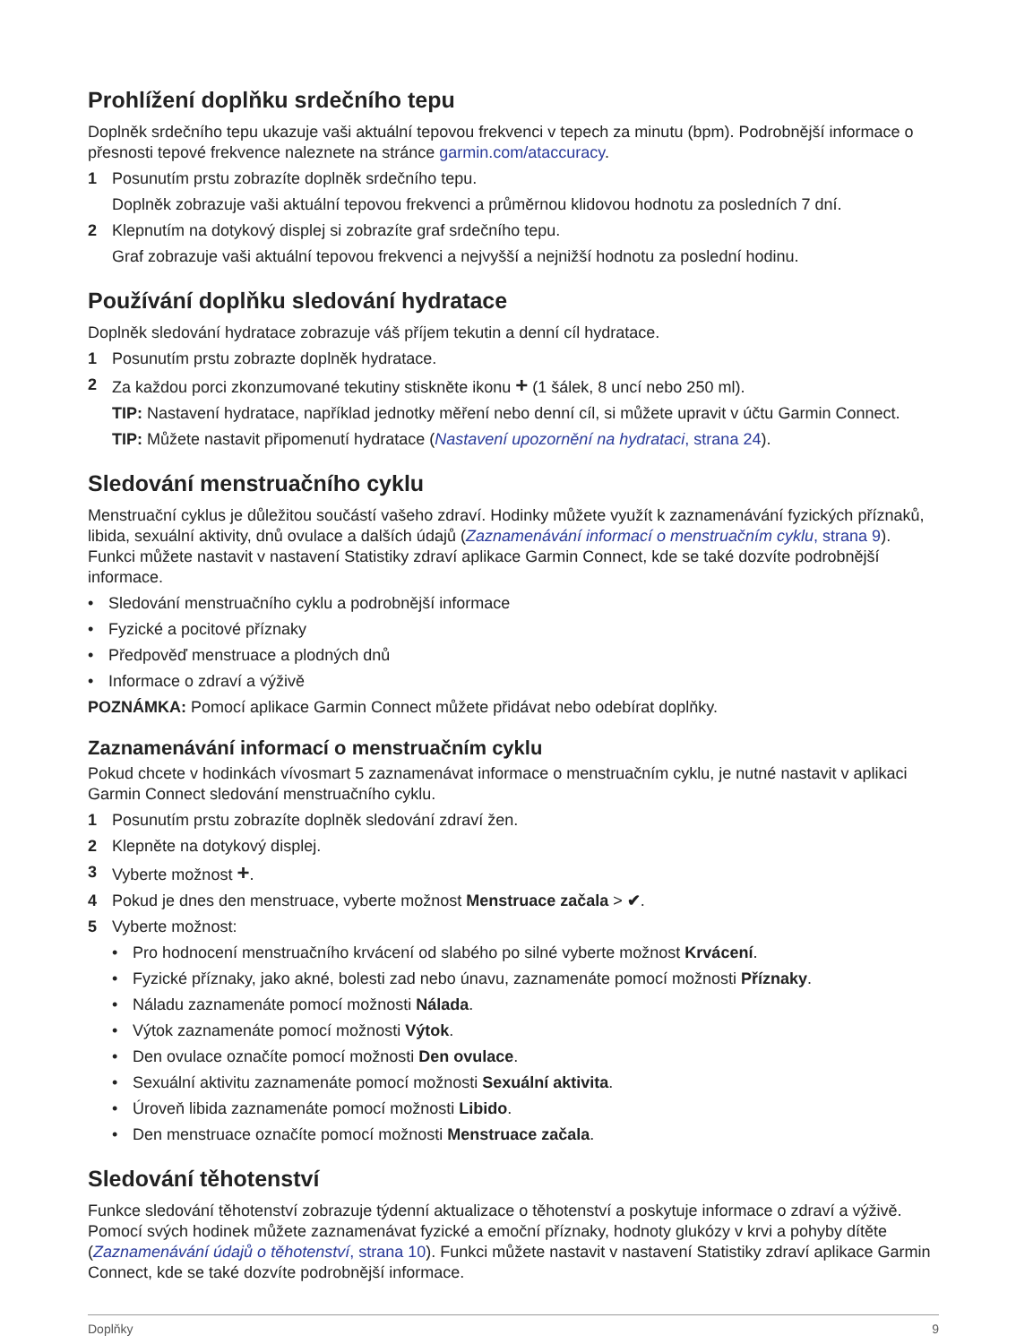Prohlížení doplňku srdečního tepu
Doplněk srdečního tepu ukazuje vaši aktuální tepovou frekvenci v tepech za minutu (bpm). Podrobnější informace o přesnosti tepové frekvence naleznete na stránce garmin.com/ataccuracy.
1 Posunutím prstu zobrazíte doplněk srdečního tepu.
Doplněk zobrazuje vaši aktuální tepovou frekvenci a průměrnou klidovou hodnotu za posledních 7 dní.
2 Klepnutím na dotykový displej si zobrazíte graf srdečního tepu.
Graf zobrazuje vaši aktuální tepovou frekvenci a nejvyšší a nejnižší hodnotu za poslední hodinu.
Používání doplňku sledování hydratace
Doplněk sledování hydratace zobrazuje váš příjem tekutin a denní cíl hydratace.
1 Posunutím prstu zobrazte doplněk hydratace.
2 Za každou porci zkonzumované tekutiny stiskněte ikonu + (1 šálek, 8 uncí nebo 250 ml).
TIP: Nastavení hydratace, například jednotky měření nebo denní cíl, si můžete upravit v účtu Garmin Connect.
TIP: Můžete nastavit připomenutí hydratace (Nastavení upozornění na hydrataci, strana 24).
Sledování menstruačního cyklu
Menstruační cyklus je důležitou součástí vašeho zdraví. Hodinky můžete využít k zaznamenávání fyzických příznaků, libida, sexuální aktivity, dnů ovulace a dalších údajů (Zaznamenávání informací o menstruačním cyklu, strana 9). Funkci můžete nastavit v nastavení Statistiky zdraví aplikace Garmin Connect, kde se také dozvíte podrobnější informace.
• Sledování menstruačního cyklu a podrobnější informace
• Fyzické a pocitové příznaky
• Předpověď menstruace a plodných dnů
• Informace o zdraví a výživě
POZNÁMKA: Pomocí aplikace Garmin Connect můžete přidávat nebo odebírat doplňky.
Zaznamenávání informací o menstruačním cyklu
Pokud chcete v hodinkách vívosmart 5 zaznamenávat informace o menstruačním cyklu, je nutné nastavit v aplikaci Garmin Connect sledování menstruačního cyklu.
1 Posunutím prstu zobrazíte doplněk sledování zdraví žen.
2 Klepněte na dotykový displej.
3 Vyberte možnost +.
4 Pokud je dnes den menstruace, vyberte možnost Menstruace začala > ✔.
5 Vyberte možnost:
• Pro hodnocení menstruačního krvácení od slabého po silné vyberte možnost Krvácení.
• Fyzické příznaky, jako akné, bolesti zad nebo únavu, zaznamenáte pomocí možnosti Příznaky.
• Náladu zaznamenáte pomocí možnosti Nálada.
• Výtok zaznamenáte pomocí možnosti Výtok.
• Den ovulace označíte pomocí možnosti Den ovulace.
• Sexuální aktivitu zaznamenáte pomocí možnosti Sexuální aktivita.
• Úroveň libida zaznamenáte pomocí možnosti Libido.
• Den menstruace označíte pomocí možnosti Menstruace začala.
Sledování těhotenství
Funkce sledování těhotenství zobrazuje týdenní aktualizace o těhotenství a poskytuje informace o zdraví a výživě. Pomocí svých hodinek můžete zaznamenávat fyzické a emoční příznaky, hodnoty glukózy v krvi a pohyby dítěte (Zaznamenávání údajů o těhotenství, strana 10). Funkci můžete nastavit v nastavení Statistiky zdraví aplikace Garmin Connect, kde se také dozvíte podrobnější informace.
Doplňky 9